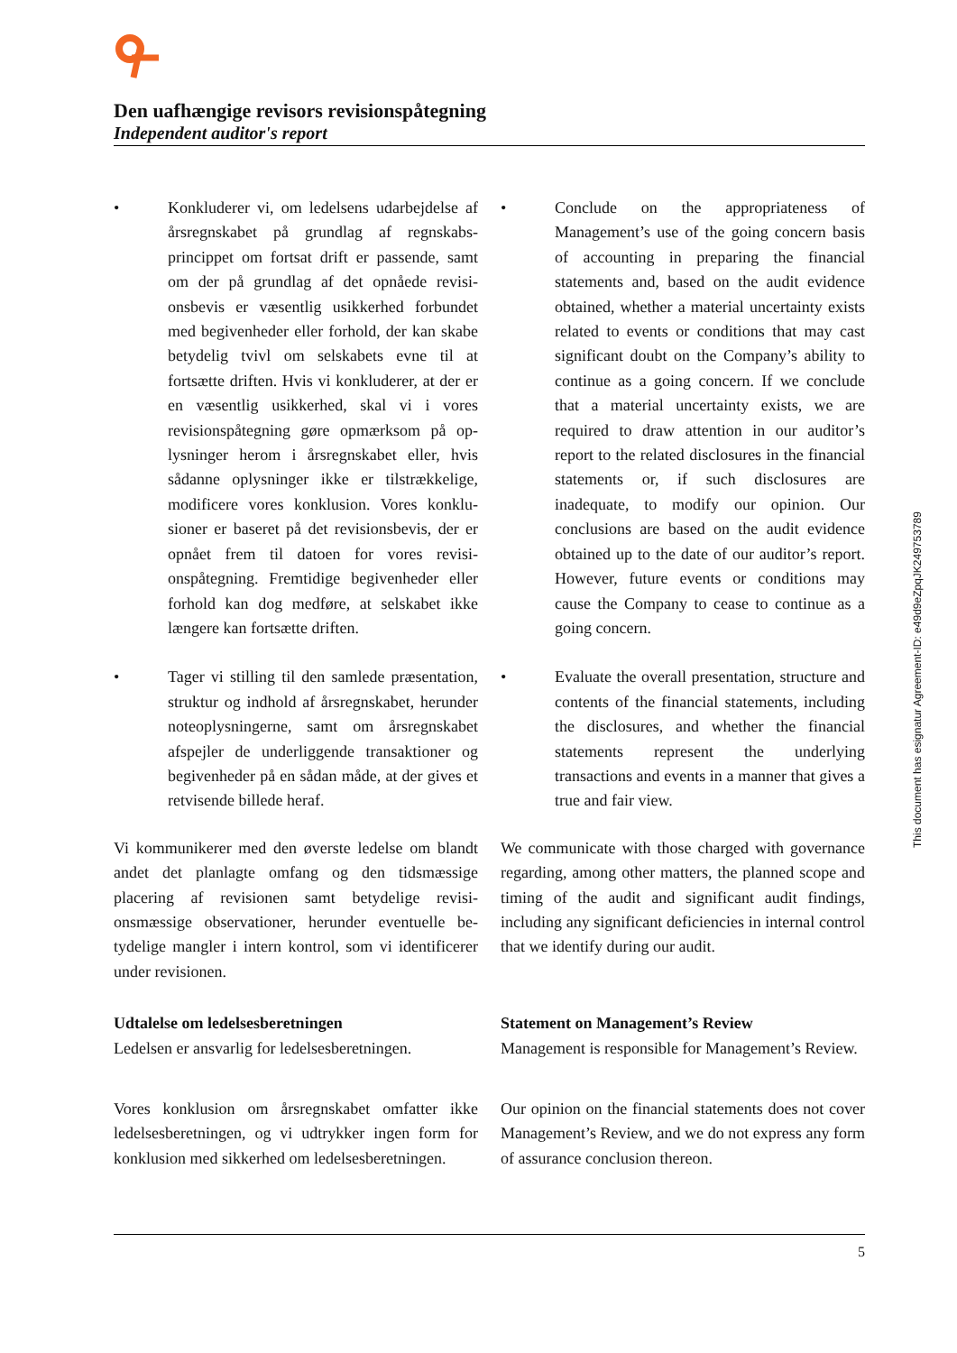Den uafhængige revisors revisionspåtegning
Independent auditor's report
• Konkluderer vi, om ledelsens udarbejdelse af årsregnskabet på grundlag af regnskabs­princippet om fortsat drift er passende, samt om der på grundlag af det opnåede revisi­onsbevis er væsentlig usikkerhed forbundet med begivenheder eller forhold, der kan ska­be betydelig tvivl om selskabets evne til at fortsætte driften. Hvis vi konkluderer, at der er en væsentlig usikkerhed, skal vi i vores revisionspåtegning gøre opmærksom på op­lysninger herom i årsregnskabet eller, hvis sådanne oplysninger ikke er tilstrækkelige, modificere vores konklusion. Vores konklu­sioner er baseret på det revisionsbevis, der er opnået frem til datoen for vores revisi­onspåtegning. Fremtidige begivenheder eller forhold kan dog medføre, at selskabet ikke længere kan fortsætte driften.
• Conclude on the appropriateness of Management’s use of the going concern basis of accounting in preparing the financial statements and, based on the audit evidence obtained, whether a material uncertainty exists related to events or conditions that may cast significant doubt on the Company’s ability to continue as a going concern. If we conclude that a material uncertainty exists, we are required to draw attention in our auditor’s report to the related disclosures in the financial statements or, if such disclosures are inadequate, to modify our opinion. Our conclusions are based on the audit evidence obtained up to the date of our auditor’s report. However, future events or conditions may cause the Company to cease to continue as a going concern.
• Tager vi stilling til den samlede præsenta­tion, struktur og indhold af årsregnskabet, herunder noteoplysningerne, samt om års­regnskabet afspejler de underliggende trans­aktioner og begivenheder på en sådan måde, at der gives et retvisende billede heraf.
• Evaluate the overall presentation, structure and contents of the financial statements, including the disclosures, and whether the financial statements represent the underlying transactions and events in a manner that gives a true and fair view.
Vi kommunikerer med den øverste ledelse om blandt andet det planlagte omfang og den tidsmæs­sige placering af revisionen samt betydelige revisi­onsmæssige observationer, herunder eventuelle be­tydelige mangler i intern kontrol, som vi identifice­rer under revisionen.
We communicate with those charged with governance regarding, among other matters, the planned scope and timing of the audit and significant audit findings, including any significant deficiencies in internal control that we identify during our audit.
Udtalelse om ledelsesberetningen
Ledelsen er ansvarlig for ledelsesberetningen.
Statement on Management’s Review
Management is responsible for Management’s Review.
Vores konklusion om årsregnskabet omfatter ikke ledelsesberetningen, og vi udtrykker ingen form for konklusion med sikkerhed om ledelsesberetningen.
Our opinion on the financial statements does not cover Management’s Review, and we do not express any form of assurance conclusion thereon.
5
This document has esignatur Agreement-ID: e49d9eZpqJK249753789